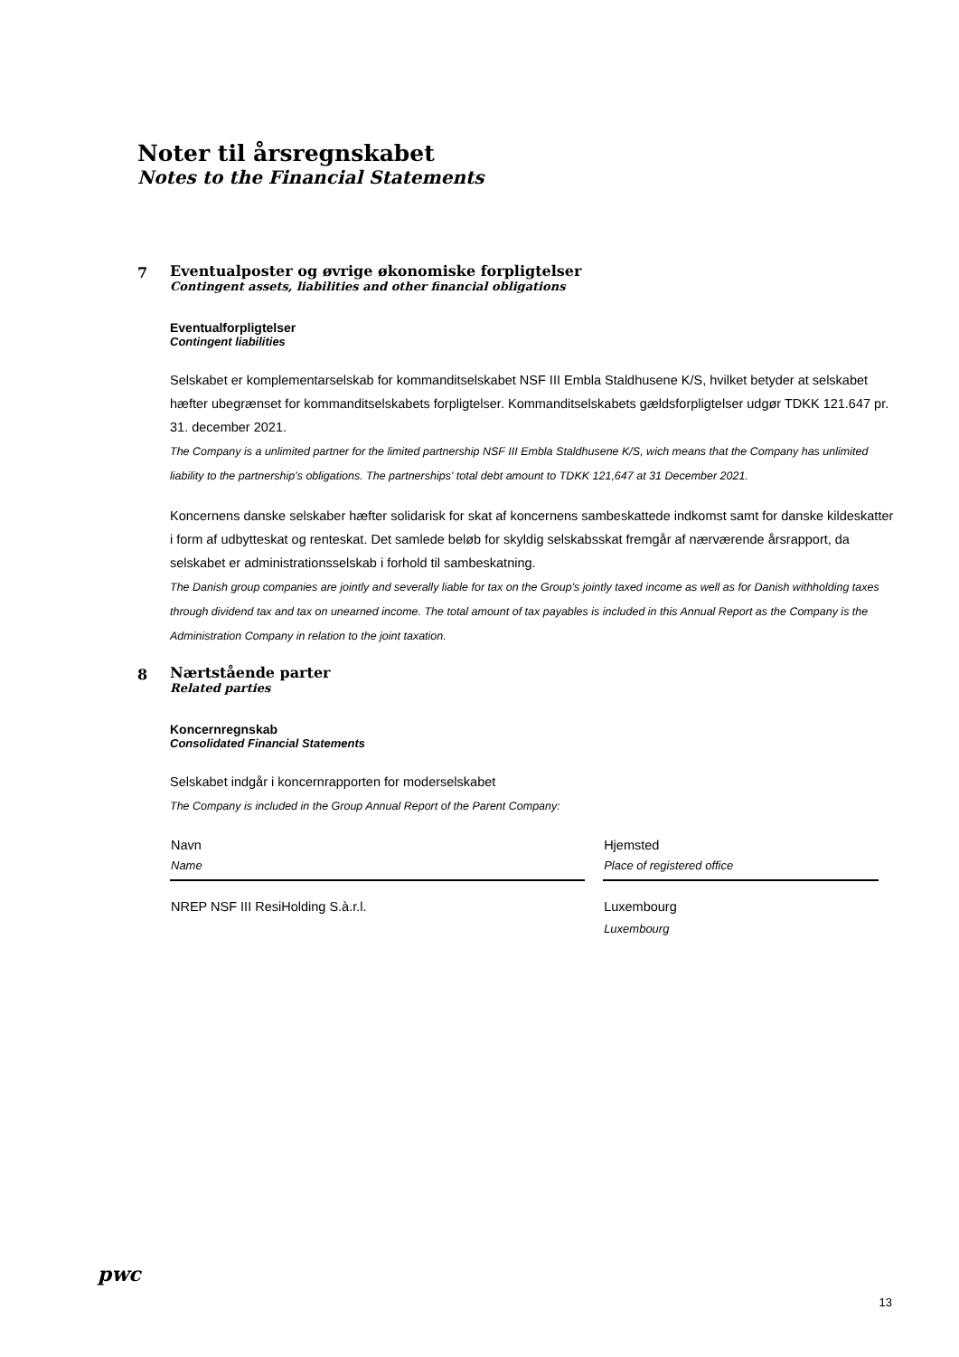Noter til årsregnskabet
Notes to the Financial Statements
7 Eventualposter og øvrige økonomiske forpligtelser
Contingent assets, liabilities and other financial obligations
Eventualforpligtelser
Contingent liabilities
Selskabet er komplementarselskab for kommanditselskabet NSF III Embla Staldhusene K/S, hvilket betyder at selskabet hæfter ubegrænset for kommanditselskabets forpligtelser. Kommanditselskabets gældsforpligtelser udgør TDKK 121.647 pr. 31. december 2021.
The Company is a unlimited partner for the limited partnership NSF III Embla Staldhusene K/S, wich means that the Company has unlimited liability to the partnership's obligations. The partnerships' total debt amount to TDKK 121,647 at 31 December 2021.
Koncernens danske selskaber hæfter solidarisk for skat af koncernens sambeskattede indkomst samt for danske kildeskatter i form af udbytteskat og renteskat. Det samlede beløb for skyldig selskabsskat fremgår af nærværende årsrapport, da selskabet er administrationsselskab i forhold til sambeskatning.
The Danish group companies are jointly and severally liable for tax on the Group's jointly taxed income as well as for Danish withholding taxes through dividend tax and tax on unearned income. The total amount of tax payables is included in this Annual Report as the Company is the Administration Company in relation to the joint taxation.
8 Nærtstående parter
Related parties
Koncernregnskab
Consolidated Financial Statements
Selskabet indgår i koncernrapporten for moderselskabet
The Company is included in the Group Annual Report of the Parent Company:
| Navn Name | Hjemsted Place of registered office |
| --- | --- |
| NREP NSF III ResiHolding S.à.r.l. | Luxembourg Luxembourg |
pwc
13